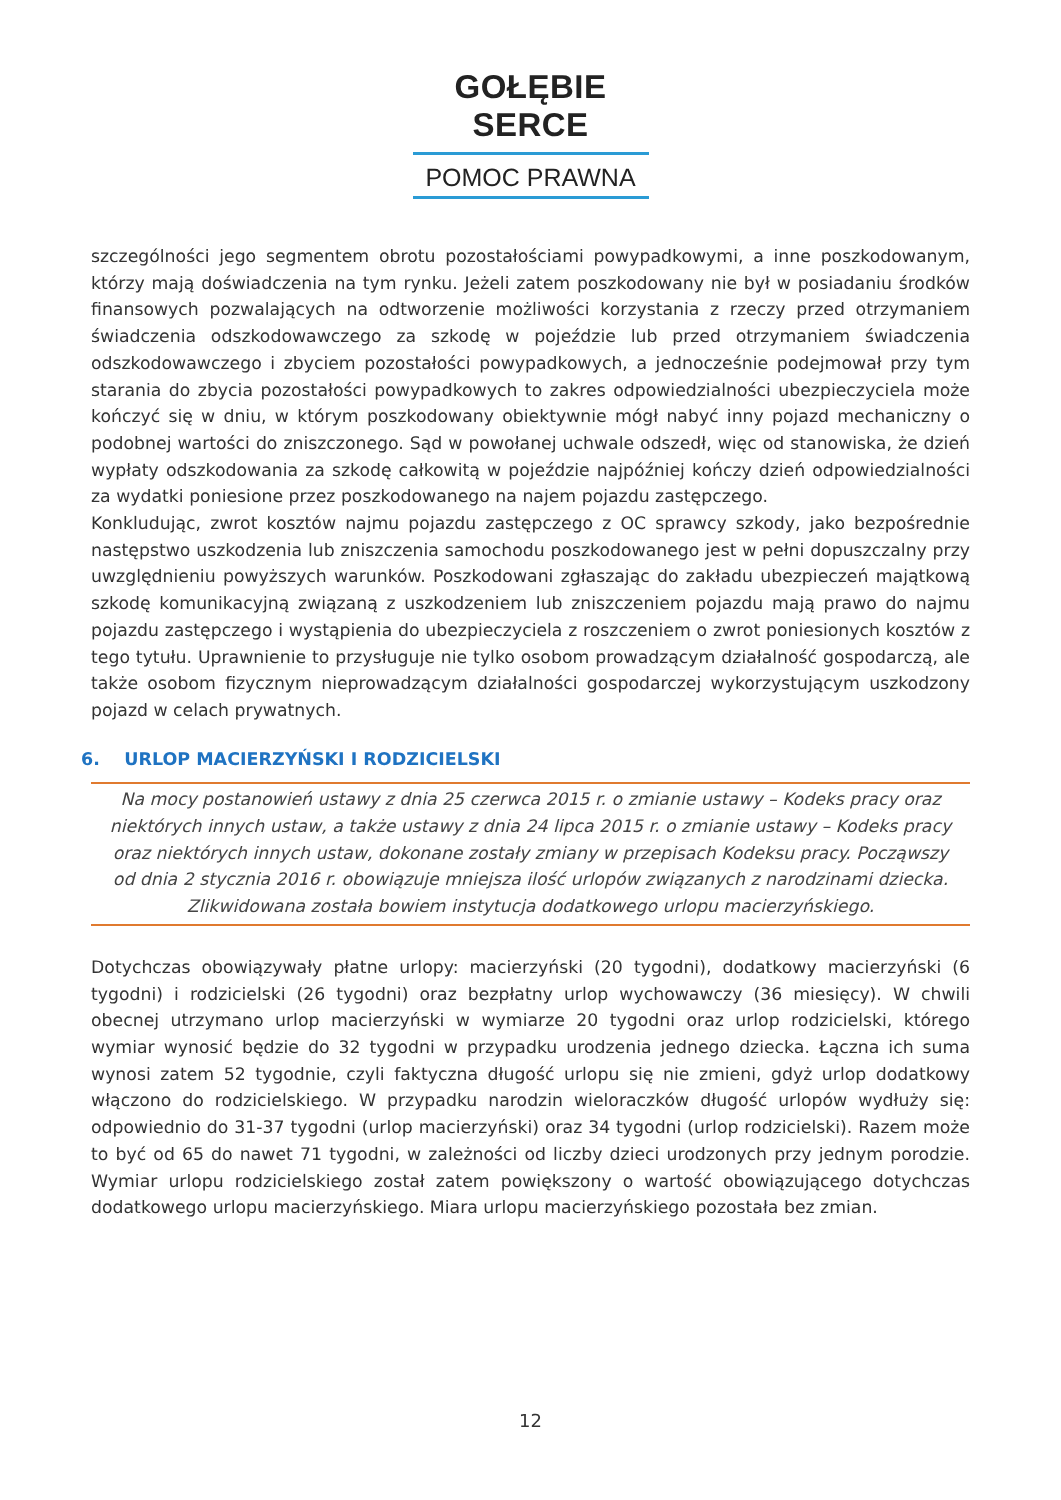GOŁĘBIE SERCE
POMOC PRAWNA
szczególności jego segmentem obrotu pozostałościami powypadkowymi, a inne poszkodowanym, którzy mają doświadczenia na tym rynku. Jeżeli zatem poszkodowany nie był w posiadaniu środków finansowych pozwalających na odtworzenie możliwości korzystania z rzeczy przed otrzymaniem świadczenia odszkodowawczego za szkodę w pojeździe lub przed otrzymaniem świadczenia odszkodowawczego i zbyciem pozostałości powypadkowych, a jednocześnie podejmował przy tym starania do zbycia pozostałości powypadkowych to zakres odpowiedzialności ubezpieczyciela może kończyć się w dniu, w którym poszkodowany obiektywnie mógł nabyć inny pojazd mechaniczny o podobnej wartości do zniszczonego. Sąd w powołanej uchwale odszedł, więc od stanowiska, że dzień wypłaty odszkodowania za szkodę całkowitą w pojeździe najpóźniej kończy dzień odpowiedzialności za wydatki poniesione przez poszkodowanego na najem pojazdu zastępczego.
Konkludując, zwrot kosztów najmu pojazdu zastępczego z OC sprawcy szkody, jako bezpośrednie następstwo uszkodzenia lub zniszczenia samochodu poszkodowanego jest w pełni dopuszczalny przy uwzględnieniu powyższych warunków. Poszkodowani zgłaszając do zakładu ubezpieczeń majątkową szkodę komunikacyjną związaną z uszkodzeniem lub zniszczeniem pojazdu mają prawo do najmu pojazdu zastępczego i wystąpienia do ubezpieczyciela z roszczeniem o zwrot poniesionych kosztów z tego tytułu. Uprawnienie to przysługuje nie tylko osobom prowadzącym działalność gospodarczą, ale także osobom fizycznym nieprowadzącym działalności gospodarczej wykorzystującym uszkodzony pojazd w celach prywatnych.
6. URLOP MACIERZYŃSKI I RODZICIELSKI
Na mocy postanowień ustawy z dnia 25 czerwca 2015 r. o zmianie ustawy – Kodeks pracy oraz niektórych innych ustaw, a także ustawy z dnia 24 lipca 2015 r. o zmianie ustawy – Kodeks pracy oraz niektórych innych ustaw, dokonane zostały zmiany w przepisach Kodeksu pracy. Począwszy od dnia 2 stycznia 2016 r. obowiązuje mniejsza ilość urlopów związanych z narodzinami dziecka. Zlikwidowana została bowiem instytucja dodatkowego urlopu macierzyńskiego.
Dotychczas obowiązywały płatne urlopy: macierzyński (20 tygodni), dodatkowy macierzyński (6 tygodni) i rodzicielski (26 tygodni) oraz bezpłatny urlop wychowawczy (36 miesięcy). W chwili obecnej utrzymano urlop macierzyński w wymiarze 20 tygodni oraz urlop rodzicielski, którego wymiar wynosić będzie do 32 tygodni w przypadku urodzenia jednego dziecka. Łączna ich suma wynosi zatem 52 tygodnie, czyli faktyczna długość urlopu się nie zmieni, gdyż urlop dodatkowy włączono do rodzicielskiego. W przypadku narodzin wieloraczków długość urlopów wydłuży się: odpowiednio do 31-37 tygodni (urlop macierzyński) oraz 34 tygodni (urlop rodzicielski). Razem może to być od 65 do nawet 71 tygodni, w zależności od liczby dzieci urodzonych przy jednym porodzie. Wymiar urlopu rodzicielskiego został zatem powiększony o wartość obowiązującego dotychczas dodatkowego urlopu macierzyńskiego. Miara urlopu macierzyńskiego pozostała bez zmian.
12